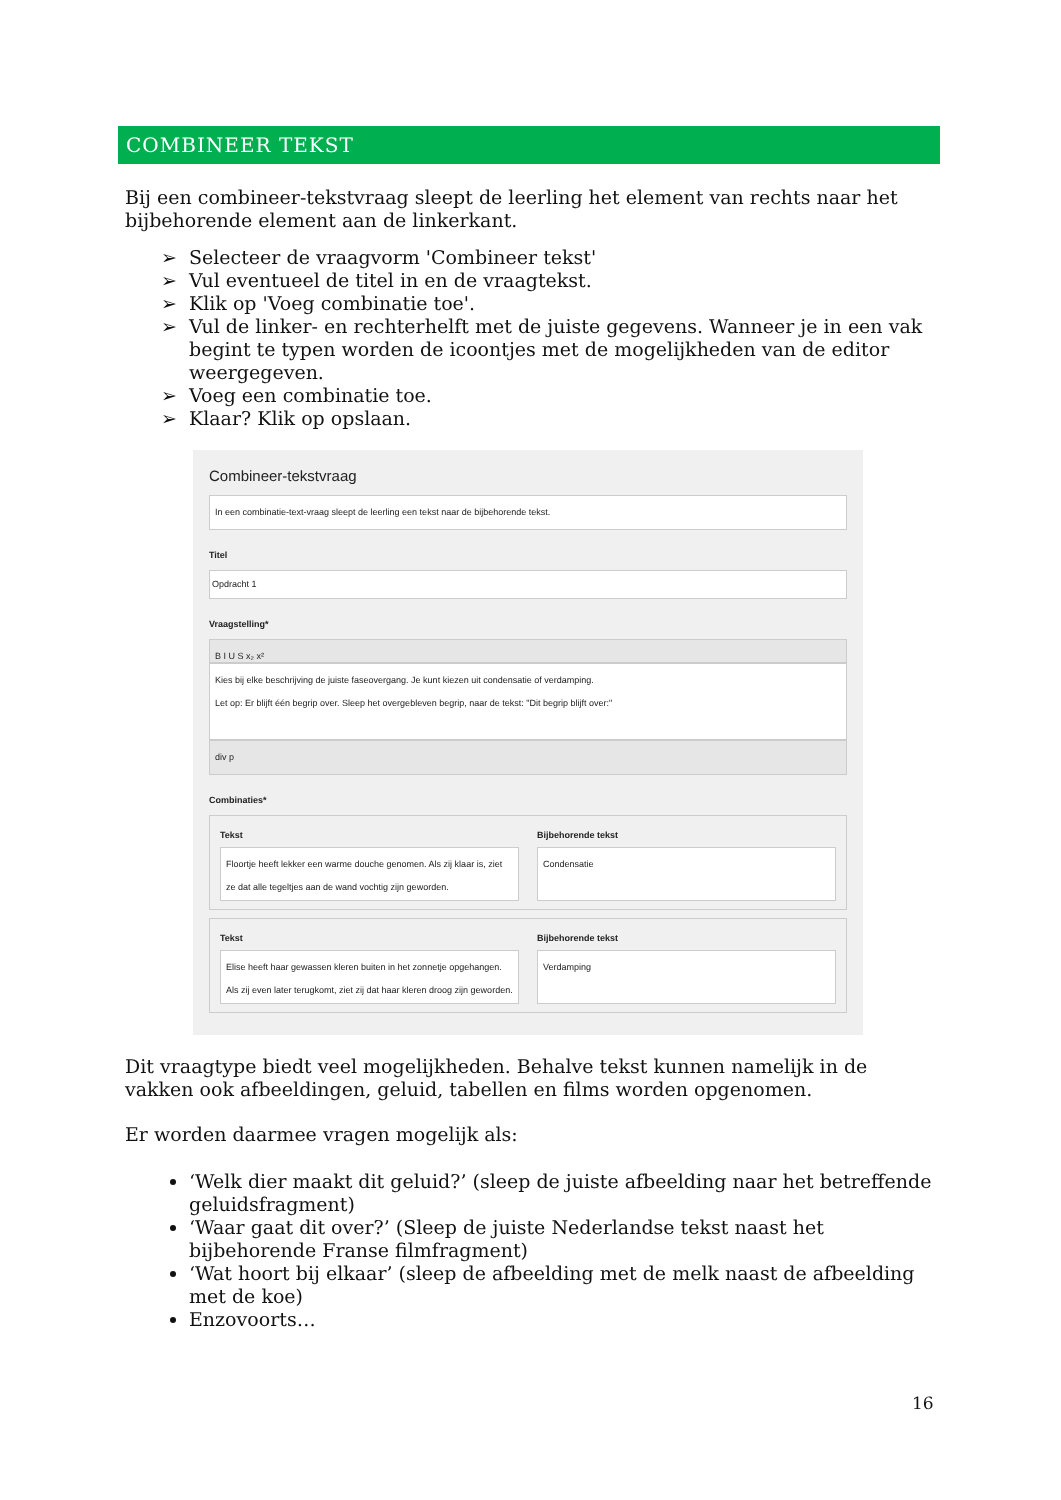COMBINEER TEKST
Bij een combineer-tekstvraag sleept de leerling het element van rechts naar het bijbehorende element aan de linkerkant.
Selecteer de vraagvorm 'Combineer tekst'
Vul eventueel de titel in en de vraagtekst.
Klik op 'Voeg combinatie toe'.
Vul de linker- en rechterhelft met de juiste gegevens. Wanneer je in een vak begint te typen worden de icoontjes met de mogelijkheden van de editor weergegeven.
Voeg een combinatie toe.
Klaar? Klik op opslaan.
Combineer-tekstvraag
In een combinatie-text-vraag sleept de leerling een tekst naar de bijbehorende tekst.
Titel
Opdracht 1
Vraagstelling*
B I U S x₂ x²
Kies bij elke beschrijving de juiste faseovergang. Je kunt kiezen uit condensatie of verdamping.
Let op: Er blijft één begrip over. Sleep het overgebleven begrip, naar de tekst: "Dit begrip blijft over:"
div p
Combinaties*
Tekst
Floortje heeft lekker een warme douche genomen. Als zij klaar is, ziet ze dat alle tegeltjes aan de wand vochtig zijn geworden.
Bijbehorende tekst
Condensatie
Tekst
Elise heeft haar gewassen kleren buiten in het zonnetje opgehangen. Als zij even later terugkomt, ziet zij dat haar kleren droog zijn geworden.
Bijbehorende tekst
Verdamping
Dit vraagtype biedt veel mogelijkheden. Behalve tekst kunnen namelijk in de vakken ook afbeeldingen, geluid, tabellen en films worden opgenomen.
Er worden daarmee vragen mogelijk als:
‘Welk dier maakt dit geluid?’ (sleep de juiste afbeelding naar het betreffende geluidsfragment)
‘Waar gaat dit over?’ (Sleep de juiste Nederlandse tekst naast het bijbehorende Franse filmfragment)
‘Wat hoort bij elkaar’ (sleep de afbeelding met de melk naast de afbeelding met de koe)
Enzovoorts…
16